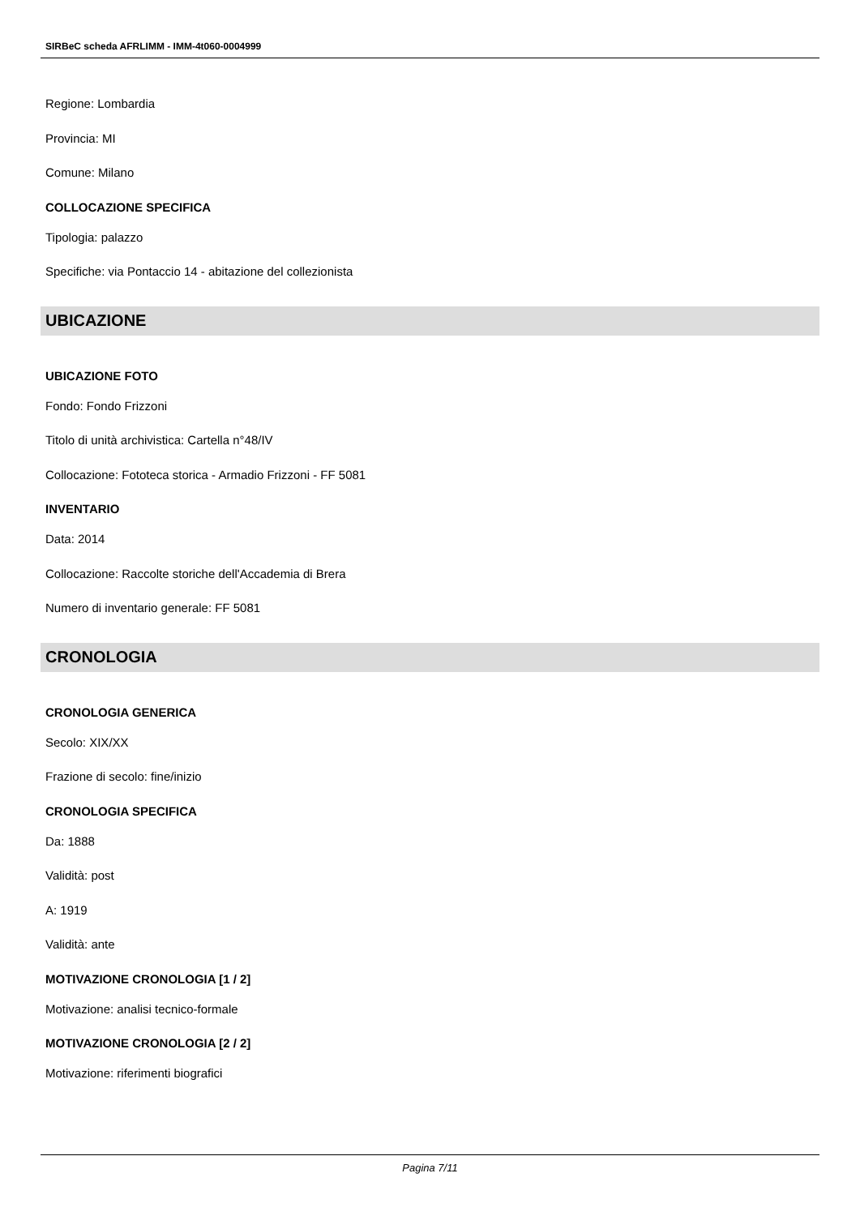SIRBeC scheda AFRLIMM - IMM-4t060-0004999
Regione: Lombardia
Provincia: MI
Comune: Milano
COLLOCAZIONE SPECIFICA
Tipologia: palazzo
Specifiche: via Pontaccio 14 - abitazione del collezionista
UBICAZIONE
UBICAZIONE FOTO
Fondo: Fondo Frizzoni
Titolo di unità archivistica: Cartella n°48/IV
Collocazione: Fototeca storica - Armadio Frizzoni - FF 5081
INVENTARIO
Data: 2014
Collocazione: Raccolte storiche dell'Accademia di Brera
Numero di inventario generale: FF 5081
CRONOLOGIA
CRONOLOGIA GENERICA
Secolo: XIX/XX
Frazione di secolo: fine/inizio
CRONOLOGIA SPECIFICA
Da: 1888
Validità: post
A: 1919
Validità: ante
MOTIVAZIONE CRONOLOGIA [1 / 2]
Motivazione: analisi tecnico-formale
MOTIVAZIONE CRONOLOGIA [2 / 2]
Motivazione: riferimenti biografici
Pagina 7/11